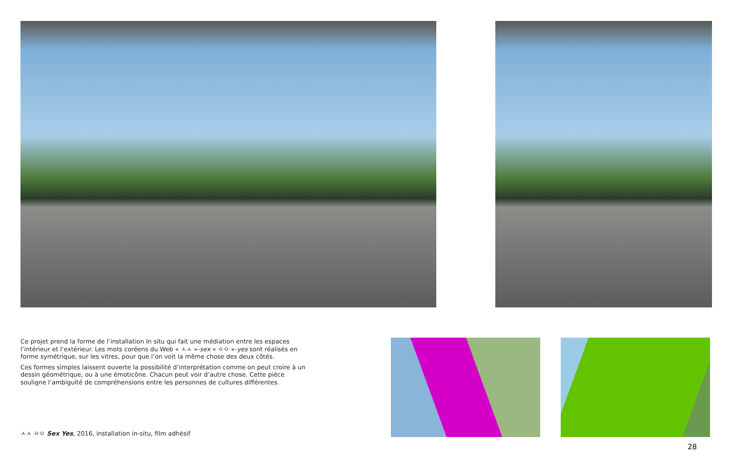Ce projet prend la forme de l’installation In situ qui fait une médiation entre les espaces l’intérieur et l’extérieur. Les mots coréens du Web « ㅅㅅ »-sex « ㅇㅇ »-yes sont réalisés en forme symétrique, sur les vitres, pour que l’on voit la même chose des deux côtés.
Ces formes simples laissent ouverte la possibilité d’interprétation comme on peut croire à un dessin géométrique, ou à une émoticône. Chacun peut voir d’autre chose. Cette pièce souligne l’ambiguïté de compréhensions entre les personnes de cultures différentes.
ㅅㅅ ㅇㅇ Sex Yes, 2016, installation in-situ, film adhésif
28